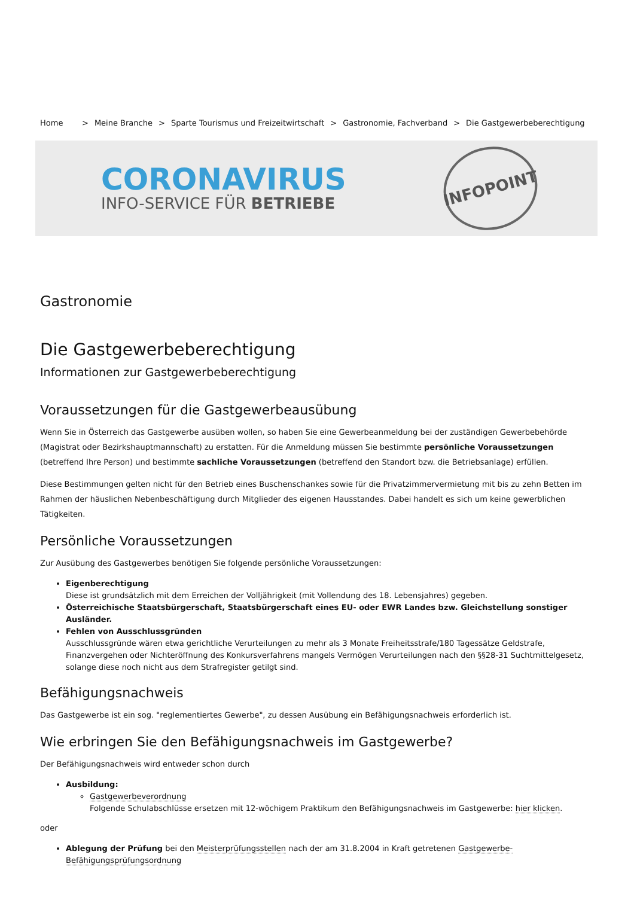Home > Meine Branche > Sparte Tourismus und Freizeitwirtschaft > Gastronomie, Fachverband > Die Gastgewerbeberechtigung
CORONAVIRUS
INFO-SERVICE FÜR BETRIEBE
INFOPOINT
Gastronomie
Die Gastgewerbeberechtigung
Informationen zur Gastgewerbeberechtigung
Voraussetzungen für die Gastgewerbeausübung
Wenn Sie in Österreich das Gastgewerbe ausüben wollen, so haben Sie eine Gewerbeanmeldung bei der zuständigen Gewerbebehörde (Magistrat oder Bezirkshauptmannschaft) zu erstatten. Für die Anmeldung müssen Sie bestimmte persönliche Voraussetzungen (betreffend Ihre Person) und bestimmte sachliche Voraussetzungen (betreffend den Standort bzw. die Betriebsanlage) erfüllen.
Diese Bestimmungen gelten nicht für den Betrieb eines Buschenschankes sowie für die Privatzimmervermietung mit bis zu zehn Betten im Rahmen der häuslichen Nebenbeschäftigung durch Mitglieder des eigenen Hausstandes. Dabei handelt es sich um keine gewerblichen Tätigkeiten.
Persönliche Voraussetzungen
Zur Ausübung des Gastgewerbes benötigen Sie folgende persönliche Voraussetzungen:
Eigenberechtigung
Diese ist grundsätzlich mit dem Erreichen der Volljährigkeit (mit Vollendung des 18. Lebensjahres) gegeben.
Österreichische Staatsbürgerschaft, Staatsbürgerschaft eines EU- oder EWR Landes bzw. Gleichstellung sonstiger Ausländer.
Fehlen von Ausschlussgründen
Ausschlussgründe wären etwa gerichtliche Verurteilungen zu mehr als 3 Monate Freiheitsstrafe/180 Tagessätze Geldstrafe, Finanzvergehen oder Nichteröffnung des Konkursverfahrens mangels Vermögen Verurteilungen nach den §§28-31 Suchtmittelgesetz, solange diese noch nicht aus dem Strafregister getilgt sind.
Befähigungsnachweis
Das Gastgewerbe ist ein sog. "reglementiertes Gewerbe", zu dessen Ausübung ein Befähigungsnachweis erforderlich ist.
Wie erbringen Sie den Befähigungsnachweis im Gastgewerbe?
Der Befähigungsnachweis wird entweder schon durch
Ausbildung:
Gastgewerbeverordnung
Folgende Schulabschlüsse ersetzen mit 12-wöchigem Praktikum den Befähigungsnachweis im Gastgewerbe: hier klicken.
oder
Ablegung der Prüfung bei den Meisterprüfungsstellen nach der am 31.8.2004 in Kraft getretenen Gastgewerbe-Befähigungsprüfungsordnung